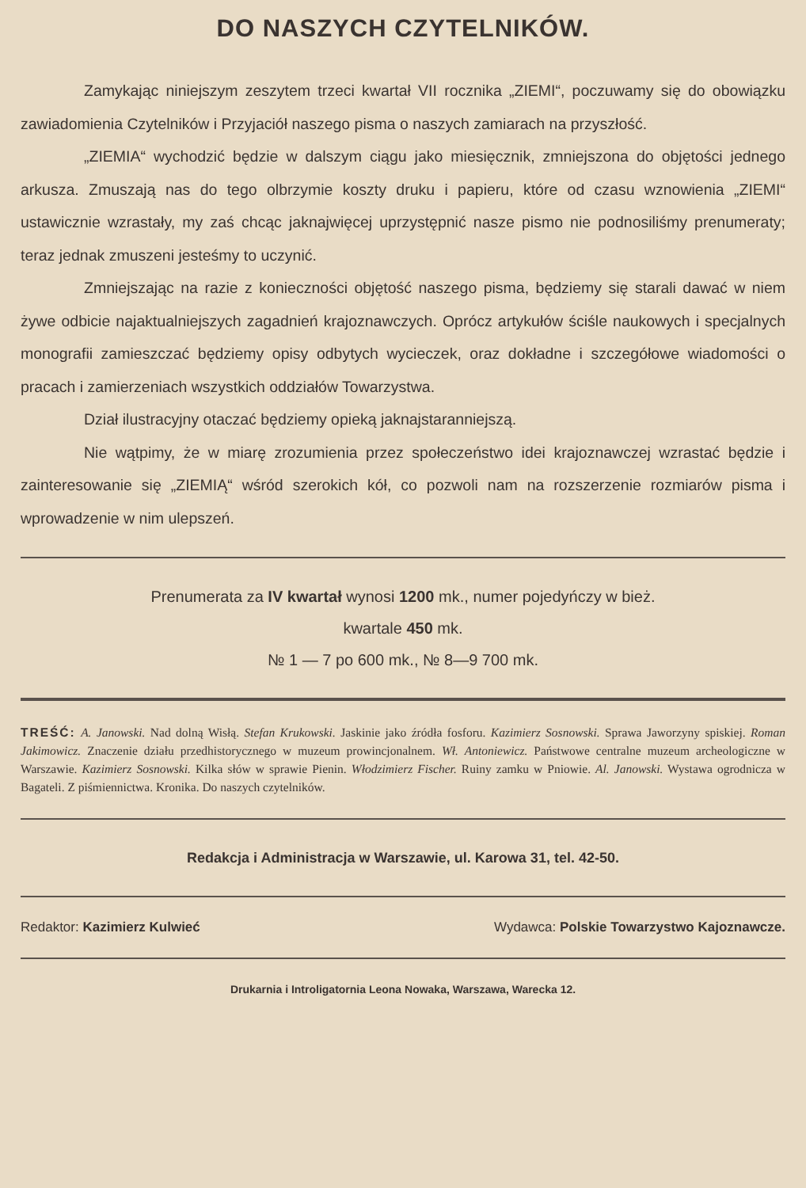DO NASZYCH CZYTELNIKÓW.
Zamykając niniejszym zeszytem trzeci kwartał VII rocznika „ZIEMI“, poczuwamy się do obowiązku zawiadomienia Czytelników i Przyjaciół naszego pisma o naszych zamiarach na przyszłość.
„ZIEMIA“ wychodzić będzie w dalszym ciągu jako miesięcznik, zmniejszona do objętości jednego arkusza. Zmuszają nas do tego olbrzymie koszty druku i papieru, które od czasu wznowienia „ZIEMI“ ustawicznie wzrastały, my zaś chcąc jaknajwięcej uprzystępnić nasze pismo nie podnosiliśmy prenumeraty; teraz jednak zmuszeni jesteśmy to uczynić.
Zmniejszając na razie z konieczności objętość naszego pisma, będziemy się starali dawać w niem żywe odbicie najaktualniejszych zagadnień krajoznawczych. Oprócz artykułów ściśle naukowych i specjalnych monografii zamieszczać będziemy opisy odbytych wycieczek, oraz dokładne i szczegółowe wiadomości o pracach i zamierzeniach wszystkich oddziałów Towarzystwa.
Dział ilustracyjny otaczać będziemy opieką jaknajstaranniejszą.
Nie wątpimy, że w miarę zrozumienia przez społeczeństwo idei krajoznawczej wzrastać będzie i zainteresowanie się „ZIEMIĄ“ wśród szerokich kół, co pozwoli nam na rozszerzenie rozmiarów pisma i wprowadzenie w nim ulepszeń.
Prenumerata za IV kwartał wynosi 1200 mk., numer pojedyńczy w bież.
kwartale 450 mk.
№ 1 — 7 po 600 mk., № 8—9 700 mk.
TREŚĆ: A. Janowski. Nad dolną Wisłą. Stefan Krukowski. Jaskinie jako źródła fosforu. Kazimierz Sosnowski. Sprawa Jaworzyny spiskiej. Roman Jakimowicz. Znaczenie działu przedhistorycznego w muzeum prowincjonalnem. Wł. Antoniewicz. Państwowe centralne muzeum archeologiczne w Warszawie. Kazimierz Sosnowski. Kilka słów w sprawie Pienin. Włodzimierz Fischer. Ruiny zamku w Pniowie. Al. Janowski. Wystawa ogrodnicza w Bagateli. Z piśmiennictwa. Kronika. Do naszych czytelników.
Redakcja i Administracja w Warszawie, ul. Karowa 31, tel. 42-50.
Redaktor: Kazimierz Kulwieć Wydawca: Polskie Towarzystwo Kajoznawcze.
Drukarnia i Introligatornia Leona Nowaka, Warszawa, Warecka 12.